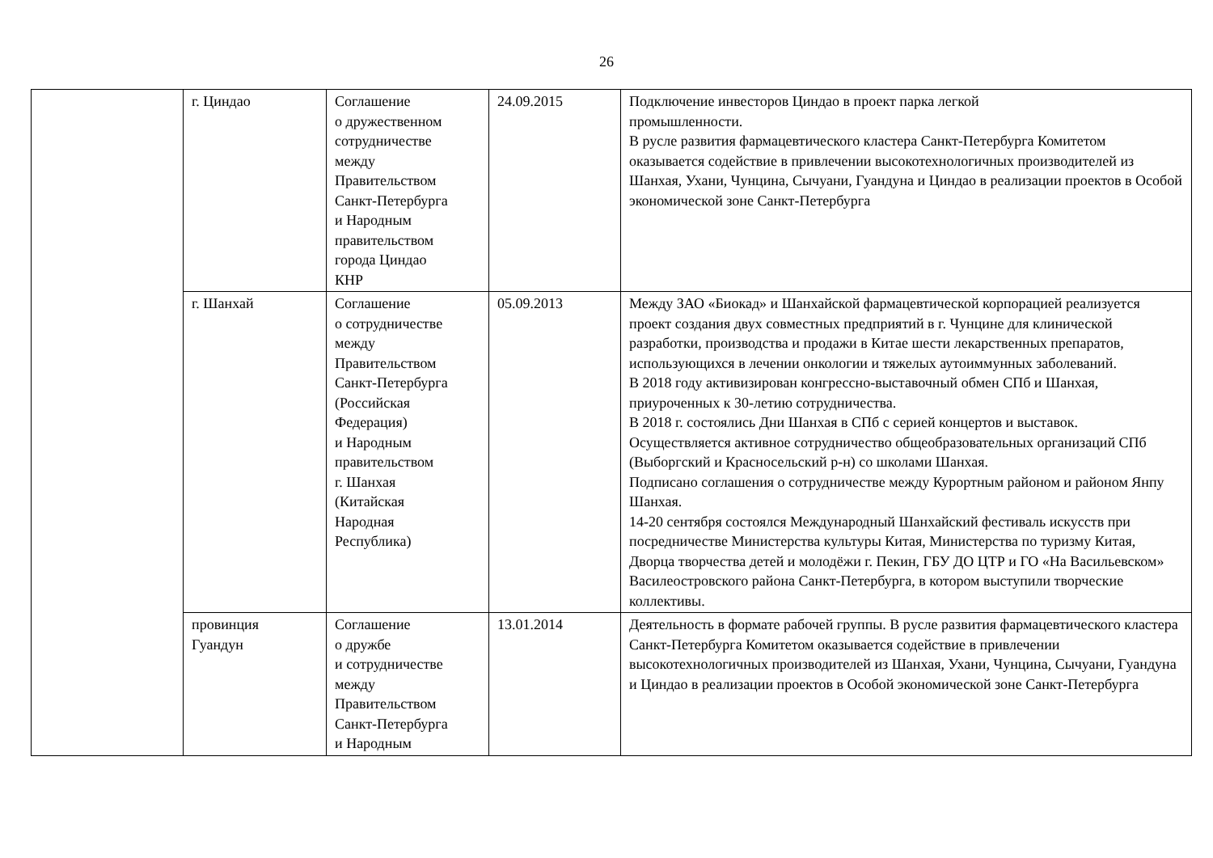26
| | г. Циндао | Соглашение о дружественном сотрудничестве между Правительством Санкт-Петербурга и Народным правительством города Циндао КНР | 24.09.2015 | Подключение инвесторов Циндао в проект парка легкой промышленности. В русле развития фармацевтического кластера Санкт-Петербурга Комитетом оказывается содействие в привлечении высокотехнологичных производителей из Шанхая, Ухани, Чунцина, Сычуани, Гуандуна и Циндао в реализации проектов в Особой экономической зоне Санкт-Петербурга |
| | г. Шанхай | Соглашение о сотрудничестве между Правительством Санкт-Петербурга (Российская Федерация) и Народным правительством г. Шанхая (Китайская Народная Республика) | 05.09.2013 | Между ЗАО «Биокад» и Шанхайской фармацевтической корпорацией реализуется проект создания двух совместных предприятий в г. Чунцине для клинической разработки, производства и продажи в Китае шести лекарственных препаратов, использующихся в лечении онкологии и тяжелых аутоиммунных заболеваний. В 2018 году активизирован конгрессно-выставочный обмен СПб и Шанхая, приуроченных к 30-летию сотрудничества. В 2018 г. состоялись Дни Шанхая в СПб с серией концертов и выставок. Осуществляется активное сотрудничество общеобразовательных организаций СПб (Выборгский и Красносельский р-н) со школами Шанхая. Подписано соглашения о сотрудничестве между Курортным районом и районом Янпу Шанхая. 14-20 сентября состоялся Международный Шанхайский фестиваль искусств при посредничестве Министерства культуры Китая, Министерства по туризму Китая, Дворца творчества детей и молодёжи г. Пекин, ГБУ ДО ЦТР и ГО «На Васильевском» Василеостровского района Санкт-Петербурга, в котором выступили творческие коллективы. |
| | провинция Гуандун | Соглашение о дружбе и сотрудничестве между Правительством Санкт-Петербурга и Народным | 13.01.2014 | Деятельность в формате рабочей группы. В русле развития фармацевтического кластера Санкт-Петербурга Комитетом оказывается содействие в привлечении высокотехнологичных производителей из Шанхая, Ухани, Чунцина, Сычуани, Гуандуна и Циндао в реализации проектов в Особой экономической зоне Санкт-Петербурга |